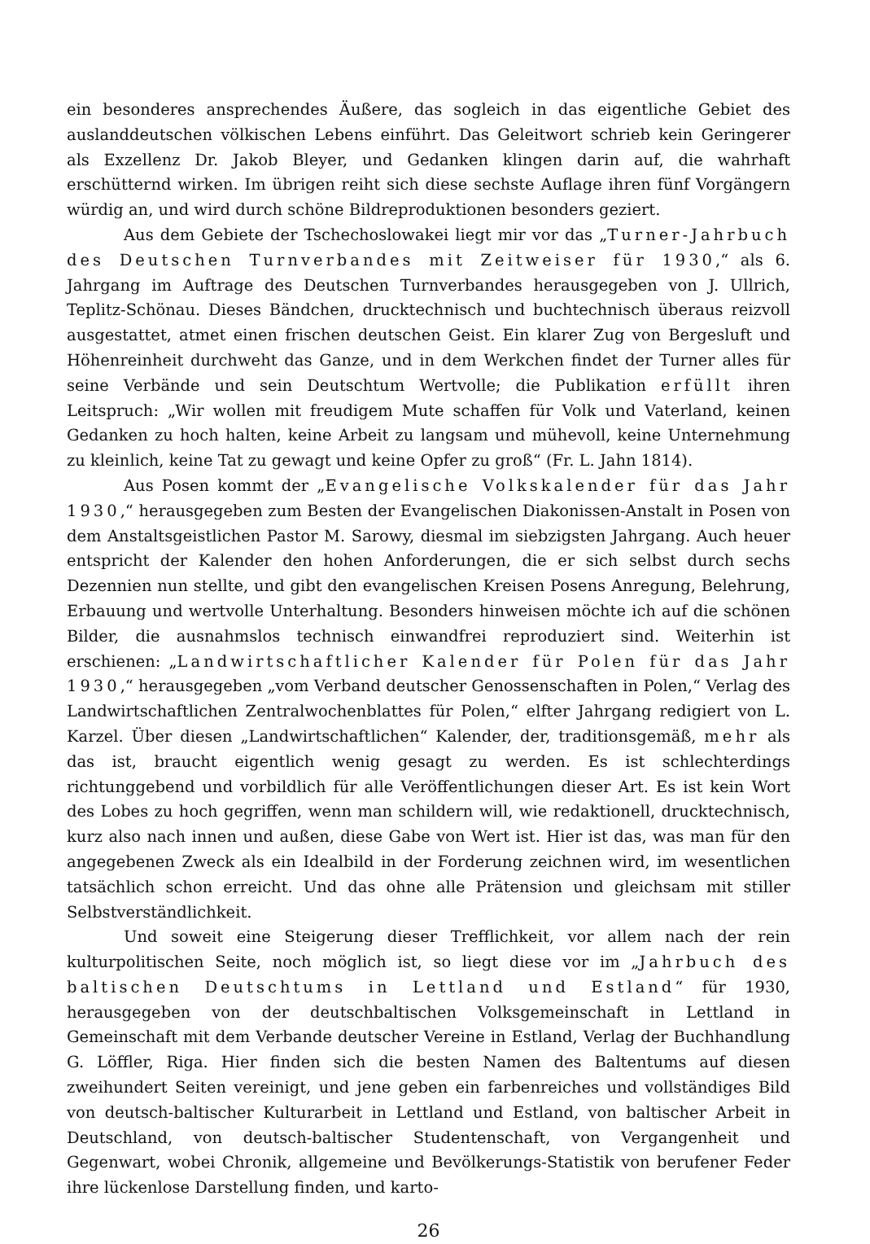ein besonderes ansprechendes Äußere, das sogleich in das eigentliche Gebiet des auslanddeutschen völkischen Lebens einführt. Das Geleitwort schrieb kein Geringerer als Exzellenz Dr. Jakob Bleyer, und Gedanken klingen darin auf, die wahrhaft erschütternd wirken. Im übrigen reiht sich diese sechste Auflage ihren fünf Vorgängern würdig an, und wird durch schöne Bildreproduktionen besonders geziert.
Aus dem Gebiete der Tschechoslowakei liegt mir vor das „Turner-Jahrbuch des Deutschen Turnverbandes mit Zeitweiser für 1930,“ als 6. Jahrgang im Auftrage des Deutschen Turnverbandes herausgegeben von J. Ullrich, Teplitz-Schönau. Dieses Bändchen, drucktechnisch und buchtechnisch überaus reizvoll ausgestattet, atmet einen frischen deutschen Geist. Ein klarer Zug von Bergesluft und Höhenreinheit durchweht das Ganze, und in dem Werkchen findet der Turner alles für seine Verbände und sein Deutschtum Wertvolle; die Publikation erfüllt ihren Leitspruch: „Wir wollen mit freudigem Mute schaffen für Volk und Vaterland, keinen Gedanken zu hoch halten, keine Arbeit zu langsam und mühevoll, keine Unternehmung zu kleinlich, keine Tat zu gewagt und keine Opfer zu groß“ (Fr. L. Jahn 1814).
Aus Posen kommt der „Evangelische Volkskalender für das Jahr 1930,“ herausgegeben zum Besten der Evangelischen Diakonissen-Anstalt in Posen von dem Anstaltsgeistlichen Pastor M. Sarowy, diesmal im siebzigsten Jahrgang. Auch heuer entspricht der Kalender den hohen Anforderungen, die er sich selbst durch sechs Dezennien nun stellte, und gibt den evangelischen Kreisen Posens Anregung, Belehrung, Erbauung und wertvolle Unterhaltung. Besonders hinweisen möchte ich auf die schönen Bilder, die ausnahmslos technisch einwandfrei reproduziert sind. Weiterhin ist erschienen: „Landwirtschaftlicher Kalender für Polen für das Jahr 1930,“ herausgegeben „vom Verband deutscher Genossenschaften in Polen,“ Verlag des Landwirtschaftlichen Zentralwochenblattes für Polen,“ elfter Jahrgang redigiert von L. Karzel. Über diesen „Landwirtschaftlichen“ Kalender, der, traditionsgemäß, mehr als das ist, braucht eigentlich wenig gesagt zu werden. Es ist schlechterdings richtunggebend und vorbildlich für alle Veröffentlichungen dieser Art. Es ist kein Wort des Lobes zu hoch gegriffen, wenn man schildern will, wie redaktionell, drucktechnisch, kurz also nach innen und außen, diese Gabe von Wert ist. Hier ist das, was man für den angegebenen Zweck als ein Idealbild in der Forderung zeichnen wird, im wesentlichen tatsächlich schon erreicht. Und das ohne alle Prätension und gleichsam mit stiller Selbstverständlichkeit.
Und soweit eine Steigerung dieser Trefflichkeit, vor allem nach der rein kulturpolitischen Seite, noch möglich ist, so liegt diese vor im „Jahrbuch des baltischen Deutschtums in Lettland und Estland“ für 1930, herausgegeben von der deutschbaltischen Volksgemeinschaft in Lettland in Gemeinschaft mit dem Verbande deutscher Vereine in Estland, Verlag der Buchhandlung G. Löffler, Riga. Hier finden sich die besten Namen des Baltentums auf diesen zweihundert Seiten vereinigt, und jene geben ein farbenreiches und vollständiges Bild von deutsch-baltischer Kulturarbeit in Lettland und Estland, von baltischer Arbeit in Deutschland, von deutsch-baltischer Studentenschaft, von Vergangenheit und Gegenwart, wobei Chronik, allgemeine und Bevölkerungs-Statistik von berufener Feder ihre lückenlose Darstellung finden, und karto-
26